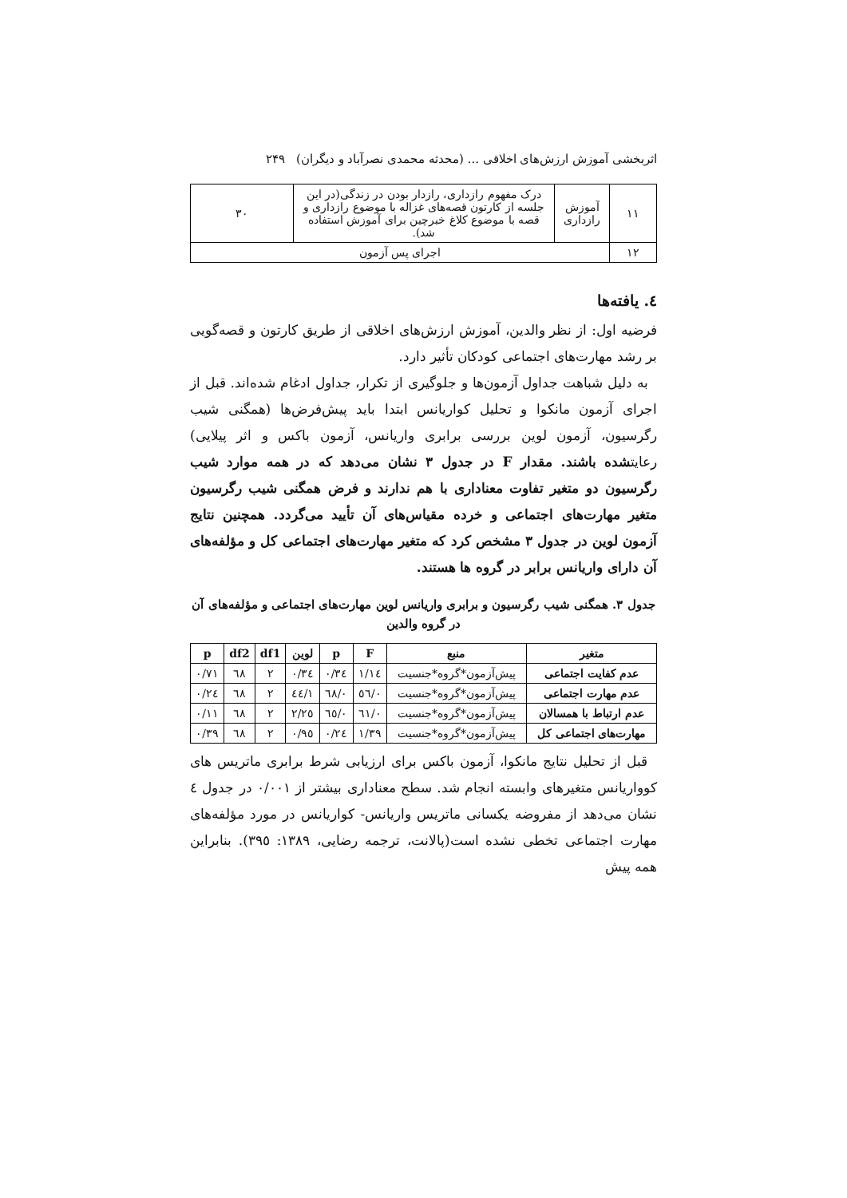اثربخشی آموزش ارزش‌های اخلاقی ... (محدثه محمدی نصرآباد و دیگران) ۲۴۹
| ۱۱ | آموزش رازداری | درک مفهوم رازداری، رازدار بودن در زندگی(در این جلسه از کارتون قصه‌های غزاله با موضوع رازداری و قصه با موضوع کلاغ خبرچین برای آموزش استفاده شد). | ۳۰ |
| ۱۲ | اجرای پس آزمون | | |
٤. یافته‌ها
فرضیه اول: از نظر والدین، آموزش ارزش‌های اخلاقی از طریق کارتون و قصه‌گویی بر رشد مهارت‌های اجتماعی کودکان تأثیر دارد.
به دلیل شباهت جداول آزمون‌ها و جلوگیری از تکرار، جداول ادغام شده‌اند. قبل از اجرای آزمون مانکوا و تحلیل کواریانس ابتدا باید پیش‌فرض‌ها (همگنی شیب رگرسیون، آزمون لوین بررسی برابری واریانس، آزمون باکس و اثر پیلایی) رعایتشده باشند. مقدار F در جدول ۳ نشان می‌دهد که در همه موارد شیب رگرسیون دو متغیر تفاوت معناداری با هم ندارند و فرض همگنی شیب رگرسیون متغیر مهارت‌های اجتماعی و خرده مقیاس‌های آن تأیید می‌گردد. همچنین نتایج آزمون لوین در جدول ۳ مشخص کرد که متغیر مهارت‌های اجتماعی کل و مؤلفه‌های آن دارای واریانس برابر در گروه ها هستند.
جدول ۳. همگنی شیب رگرسیون و برابری واریانس لوین مهارت‌های اجتماعی و مؤلفه‌های آن در گروه والدین
| متغیر | منبع | F | p | لوین | df1 | df2 | p |
| --- | --- | --- | --- | --- | --- | --- | --- |
| عدم کفایت اجتماعی | پیش‌آزمون*گروه*جنسیت | ۱/۱٤ | ۰/۳٤ | ۰/۳٤ | ۲ | ٦٨ | ۰/۷۱ |
| عدم مهارت اجتماعی | پیش‌آزمون*گروه*جنسیت | ۰/٥٦ | ۰/٦٨ | ۱/٤٤ | ۲ | ٦٨ | ۰/۲٤ |
| عدم ارتباط با همسالان | پیش‌آزمون*گروه*جنسیت | ۰/٦۱ | ۰/٦٥ | ۲/۲٥ | ۲ | ٦٨ | ۰/۱۱ |
| مهارت‌های اجتماعی کل | پیش‌آزمون*گروه*جنسیت | ۱/۳۹ | ۰/۲٤ | ۰/۹٥ | ۲ | ٦٨ | ۰/۳۹ |
قبل از تحلیل نتایج مانکوا، آزمون باکس برای ارزیابی شرط برابری ماتریس های کوواریانس متغیرهای وابسته انجام شد. سطح معناداری بیشتر از ۰/۰۰۱ در جدول ٤ نشان می‌دهد از مفروضه یکسانی ماتریس واریانس- کواریانس در مورد مؤلفه‌های مهارت اجتماعی تخطی نشده است(پالانت، ترجمه رضایی، ۱۳۸۹: ۳۹٥). بنابراین همه پیش